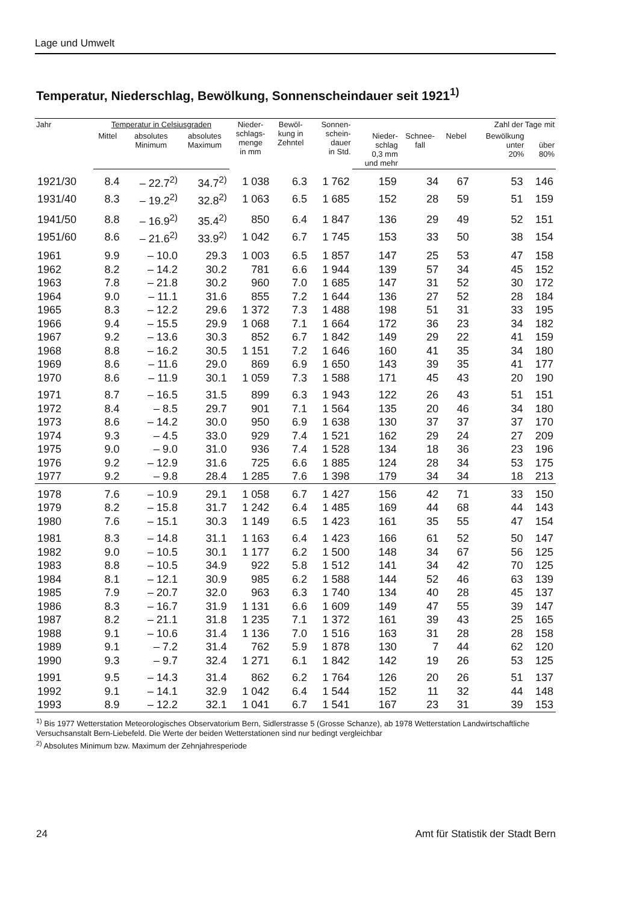Lage und Umwelt
Temperatur, Niederschlag, Bewölkung, Sonnenscheindauer seit 1921<sup>1)</sup>
| Jahr | Temperatur in Celsiusgraden | | | Nieder- schlags- menge in mm | Bewöl- kung in Zehntel | Sonnen- schein- dauer in Std. | Zahl der Tage mit | | | | |
| --- | --- | --- | --- | --- | --- | --- | --- | --- | --- | --- | --- |
| | Mittel | absolutes Minimum | absolutes Maximum | | | | Nieder- schlag 0,3 mm und mehr | Schnee- fall | Nebel | Bewölkung unter 20% | über 80% |
| 1921/30 | 8.4 | – 22.7<sup>2)</sup> | 34.7<sup>2)</sup> | 1 038 | 6.3 | 1 762 | 159 | 34 | 67 | 53 | 146 |
| 1931/40 | 8.3 | – 19.2<sup>2)</sup> | 32.8<sup>2)</sup> | 1 063 | 6.5 | 1 685 | 152 | 28 | 59 | 51 | 159 |
| 1941/50 | 8.8 | – 16.9<sup>2)</sup> | 35.4<sup>2)</sup> | 850 | 6.4 | 1 847 | 136 | 29 | 49 | 52 | 151 |
| 1951/60 | 8.6 | – 21.6<sup>2)</sup> | 33.9<sup>2)</sup> | 1 042 | 6.7 | 1 745 | 153 | 33 | 50 | 38 | 154 |
| 1961 | 9.9 | – 10.0 | 29.3 | 1 003 | 6.5 | 1 857 | 147 | 25 | 53 | 47 | 158 |
| 1962 | 8.2 | – 14.2 | 30.2 | 781 | 6.6 | 1 944 | 139 | 57 | 34 | 45 | 152 |
| 1963 | 7.8 | – 21.8 | 30.2 | 960 | 7.0 | 1 685 | 147 | 31 | 52 | 30 | 172 |
| 1964 | 9.0 | – 11.1 | 31.6 | 855 | 7.2 | 1 644 | 136 | 27 | 52 | 28 | 184 |
| 1965 | 8.3 | – 12.2 | 29.6 | 1 372 | 7.3 | 1 488 | 198 | 51 | 31 | 33 | 195 |
| 1966 | 9.4 | – 15.5 | 29.9 | 1 068 | 7.1 | 1 664 | 172 | 36 | 23 | 34 | 182 |
| 1967 | 9.2 | – 13.6 | 30.3 | 852 | 6.7 | 1 842 | 149 | 29 | 22 | 41 | 159 |
| 1968 | 8.8 | – 16.2 | 30.5 | 1 151 | 7.2 | 1 646 | 160 | 41 | 35 | 34 | 180 |
| 1969 | 8.6 | – 11.6 | 29.0 | 869 | 6.9 | 1 650 | 143 | 39 | 35 | 41 | 177 |
| 1970 | 8.6 | – 11.9 | 30.1 | 1 059 | 7.3 | 1 588 | 171 | 45 | 43 | 20 | 190 |
| 1971 | 8.7 | – 16.5 | 31.5 | 899 | 6.3 | 1 943 | 122 | 26 | 43 | 51 | 151 |
| 1972 | 8.4 | – 8.5 | 29.7 | 901 | 7.1 | 1 564 | 135 | 20 | 46 | 34 | 180 |
| 1973 | 8.6 | – 14.2 | 30.0 | 950 | 6.9 | 1 638 | 130 | 37 | 37 | 37 | 170 |
| 1974 | 9.3 | – 4.5 | 33.0 | 929 | 7.4 | 1 521 | 162 | 29 | 24 | 27 | 209 |
| 1975 | 9.0 | – 9.0 | 31.0 | 936 | 7.4 | 1 528 | 134 | 18 | 36 | 23 | 196 |
| 1976 | 9.2 | – 12.9 | 31.6 | 725 | 6.6 | 1 885 | 124 | 28 | 34 | 53 | 175 |
| 1977 | 9.2 | – 9.8 | 28.4 | 1 285 | 7.6 | 1 398 | 179 | 34 | 34 | 18 | 213 |
| 1978 | 7.6 | – 10.9 | 29.1 | 1 058 | 6.7 | 1 427 | 156 | 42 | 71 | 33 | 150 |
| 1979 | 8.2 | – 15.8 | 31.7 | 1 242 | 6.4 | 1 485 | 169 | 44 | 68 | 44 | 143 |
| 1980 | 7.6 | – 15.1 | 30.3 | 1 149 | 6.5 | 1 423 | 161 | 35 | 55 | 47 | 154 |
| 1981 | 8.3 | – 14.8 | 31.1 | 1 163 | 6.4 | 1 423 | 166 | 61 | 52 | 50 | 147 |
| 1982 | 9.0 | – 10.5 | 30.1 | 1 177 | 6.2 | 1 500 | 148 | 34 | 67 | 56 | 125 |
| 1983 | 8.8 | – 10.5 | 34.9 | 922 | 5.8 | 1 512 | 141 | 34 | 42 | 70 | 125 |
| 1984 | 8.1 | – 12.1 | 30.9 | 985 | 6.2 | 1 588 | 144 | 52 | 46 | 63 | 139 |
| 1985 | 7.9 | – 20.7 | 32.0 | 963 | 6.3 | 1 740 | 134 | 40 | 28 | 45 | 137 |
| 1986 | 8.3 | – 16.7 | 31.9 | 1 131 | 6.6 | 1 609 | 149 | 47 | 55 | 39 | 147 |
| 1987 | 8.2 | – 21.1 | 31.8 | 1 235 | 7.1 | 1 372 | 161 | 39 | 43 | 25 | 165 |
| 1988 | 9.1 | – 10.6 | 31.4 | 1 136 | 7.0 | 1 516 | 163 | 31 | 28 | 28 | 158 |
| 1989 | 9.1 | – 7.2 | 31.4 | 762 | 5.9 | 1 878 | 130 | 7 | 44 | 62 | 120 |
| 1990 | 9.3 | – 9.7 | 32.4 | 1 271 | 6.1 | 1 842 | 142 | 19 | 26 | 53 | 125 |
| 1991 | 9.5 | – 14.3 | 31.4 | 862 | 6.2 | 1 764 | 126 | 20 | 26 | 51 | 137 |
| 1992 | 9.1 | – 14.1 | 32.9 | 1 042 | 6.4 | 1 544 | 152 | 11 | 32 | 44 | 148 |
| 1993 | 8.9 | – 12.2 | 32.1 | 1 041 | 6.7 | 1 541 | 167 | 23 | 31 | 39 | 153 |
<sup>1)</sup> Bis 1977 Wetterstation Meteorologisches Observatorium Bern, Sidlerstrasse 5 (Grosse Schanze), ab 1978 Wetterstation Landwirtschaftliche Versuchsanstalt Bern-Liebefeld. Die Werte der beiden Wetterstationen sind nur bedingt vergleichbar
<sup>2)</sup> Absolutes Minimum bzw. Maximum der Zehnjahresperiode
24 Amt für Statistik der Stadt Bern